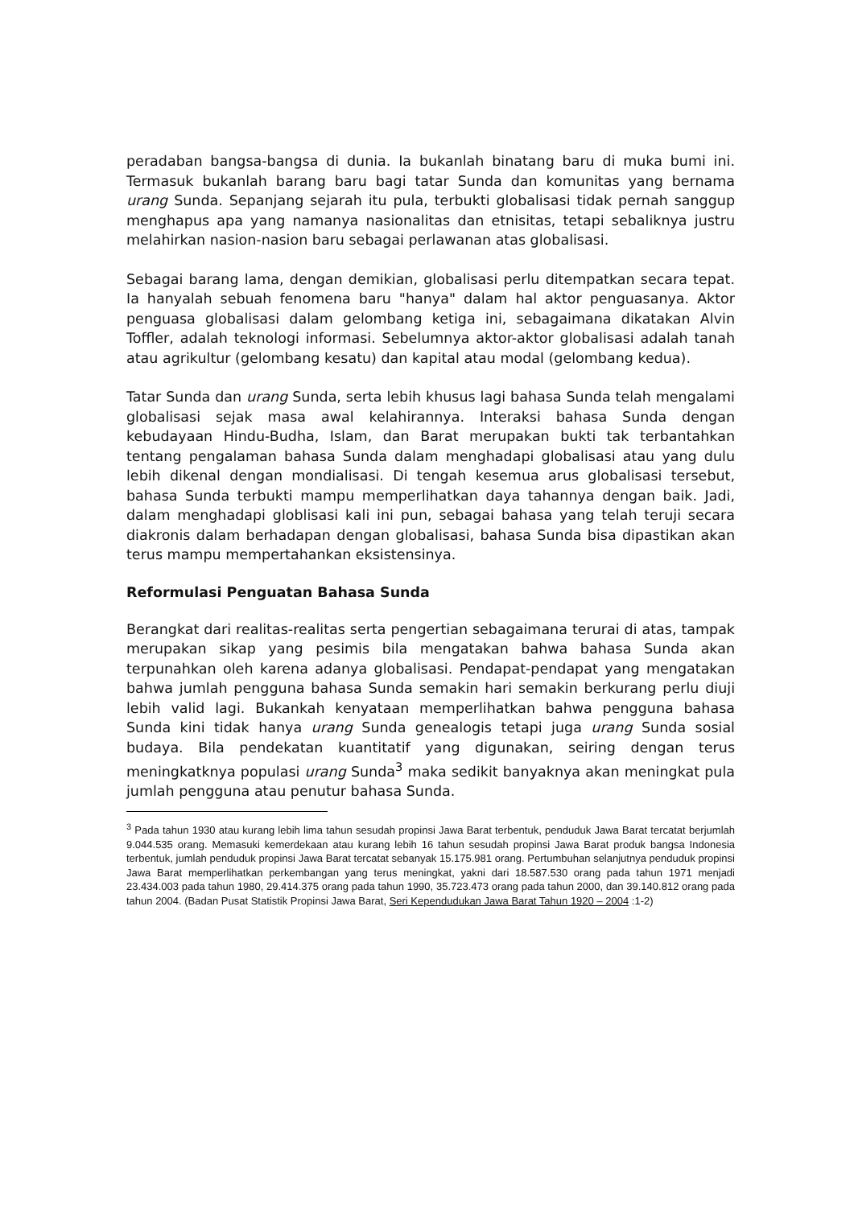peradaban bangsa-bangsa di dunia. Ia bukanlah binatang baru di muka bumi ini. Termasuk bukanlah barang baru bagi tatar Sunda dan komunitas yang bernama urang Sunda. Sepanjang sejarah itu pula, terbukti globalisasi tidak pernah sanggup menghapus apa yang namanya nasionalitas dan etnisitas, tetapi sebaliknya justru melahirkan nasion-nasion baru sebagai perlawanan atas globalisasi.
Sebagai barang lama, dengan demikian, globalisasi perlu ditempatkan secara tepat. Ia hanyalah sebuah fenomena baru "hanya" dalam hal aktor penguasanya. Aktor penguasa globalisasi dalam gelombang ketiga ini, sebagaimana dikatakan Alvin Toffler, adalah teknologi informasi. Sebelumnya aktor-aktor globalisasi adalah tanah atau agrikultur (gelombang kesatu) dan kapital atau modal (gelombang kedua).
Tatar Sunda dan urang Sunda, serta lebih khusus lagi bahasa Sunda telah mengalami globalisasi sejak masa awal kelahirannya. Interaksi bahasa Sunda dengan kebudayaan Hindu-Budha, Islam, dan Barat merupakan bukti tak terbantahkan tentang pengalaman bahasa Sunda dalam menghadapi globalisasi atau yang dulu lebih dikenal dengan mondialisasi. Di tengah kesemua arus globalisasi tersebut, bahasa Sunda terbukti mampu memperlihatkan daya tahannya dengan baik. Jadi, dalam menghadapi globlisasi kali ini pun, sebagai bahasa yang telah teruji secara diakronis dalam berhadapan dengan globalisasi, bahasa Sunda bisa dipastikan akan terus mampu mempertahankan eksistensinya.
Reformulasi Penguatan Bahasa Sunda
Berangkat dari realitas-realitas serta pengertian sebagaimana terurai di atas, tampak merupakan sikap yang pesimis bila mengatakan bahwa bahasa Sunda akan terpunahkan oleh karena adanya globalisasi. Pendapat-pendapat yang mengatakan bahwa jumlah pengguna bahasa Sunda semakin hari semakin berkurang perlu diuji lebih valid lagi. Bukankah kenyataan memperlihatkan bahwa pengguna bahasa Sunda kini tidak hanya urang Sunda genealogis tetapi juga urang Sunda sosial budaya. Bila pendekatan kuantitatif yang digunakan, seiring dengan terus meningkatknya populasi urang Sunda<sup>3</sup> maka sedikit banyaknya akan meningkat pula jumlah pengguna atau penutur bahasa Sunda.
<sup>3</sup> Pada tahun 1930 atau kurang lebih lima tahun sesudah propinsi Jawa Barat terbentuk, penduduk Jawa Barat tercatat berjumlah 9.044.535 orang. Memasuki kemerdekaan atau kurang lebih 16 tahun sesudah propinsi Jawa Barat produk bangsa Indonesia terbentuk, jumlah penduduk propinsi Jawa Barat tercatat sebanyak 15.175.981 orang. Pertumbuhan selanjutnya penduduk propinsi Jawa Barat memperlihatkan perkembangan yang terus meningkat, yakni dari 18.587.530 orang pada tahun 1971 menjadi 23.434.003 pada tahun 1980, 29.414.375 orang pada tahun 1990, 35.723.473 orang pada tahun 2000, dan 39.140.812 orang pada tahun 2004. (Badan Pusat Statistik Propinsi Jawa Barat, Seri Kependudukan Jawa Barat Tahun 1920 – 2004 :1-2)